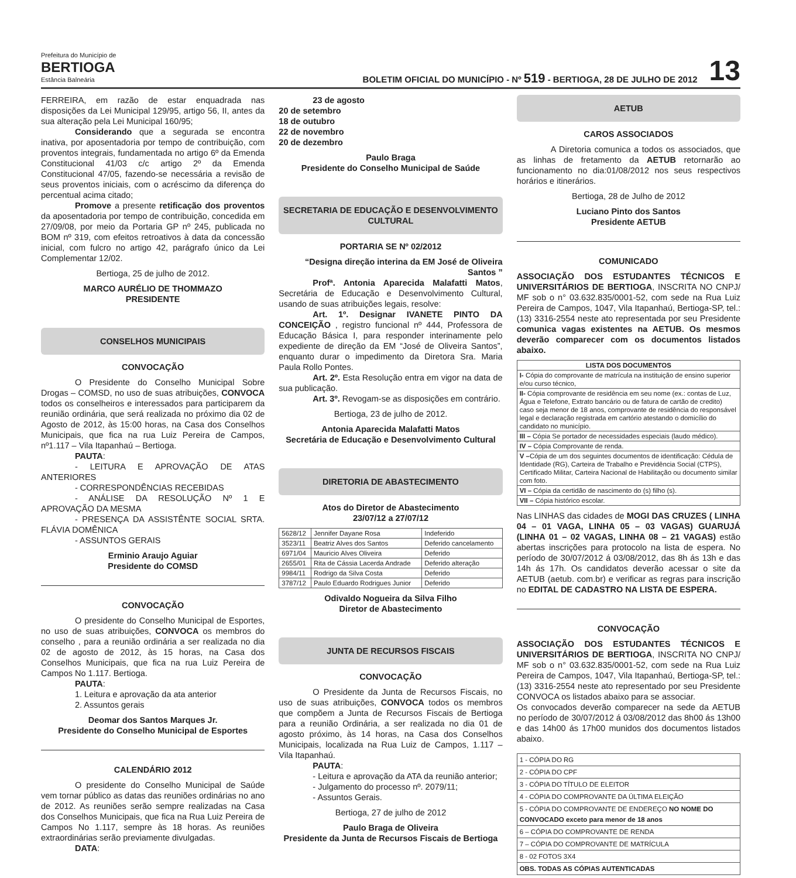Prefeitura do Município de
BERTIOGA
Estância Balneária
BOLETIM OFICIAL DO MUNICÍPIO - Nº 519 - BERTIOGA, 28 DE JULHO DE 2012
13
FERREIRA, em razão de estar enquadrada nas disposições da Lei Municipal 129/95, artigo 56, II, antes da sua alteração pela Lei Municipal 160/95;
Considerando que a segurada se encontra inativa, por aposentadoria por tempo de contribuição, com proventos integrais, fundamentada no artigo 6º da Emenda Constitucional 41/03 c/c artigo 2º da Emenda Constitucional 47/05, fazendo-se necessária a revisão de seus proventos iniciais, com o acréscimo da diferença do percentual acima citado;
Promove a presente retificação dos proventos da aposentadoria por tempo de contribuição, concedida em 27/09/08, por meio da Portaria GP nº 245, publicada no BOM nº 319, com efeitos retroativos à data da concessão inicial, com fulcro no artigo 42, parágrafo único da Lei Complementar 12/02.
Bertioga, 25 de julho de 2012.
MARCO AURÉLIO DE THOMMAZO
PRESIDENTE
CONSELHOS MUNICIPAIS
CONVOCAÇÃO
O Presidente do Conselho Municipal Sobre Drogas – COMSD, no uso de suas atribuições, CONVOCA todos os conselheiros e interessados para participarem da reunião ordinária, que será realizada no próximo dia 02 de Agosto de 2012, às 15:00 horas, na Casa dos Conselhos Municipais, que fica na rua Luiz Pereira de Campos, nº1.117 – Vila Itapanhaú – Bertioga.
PAUTA:
- LEITURA E APROVAÇÃO DE ATAS ANTERIORES
- CORRESPONDÊNCIAS RECEBIDAS
- ANÁLISE DA RESOLUÇÃO Nº 1 E APROVAÇÃO DA MESMA
- PRESENÇA DA ASSISTÊNTE SOCIAL SRTA. FLÁVIA DOMÊNICA
- ASSUNTOS GERAIS
Erminio Araujo Aguiar
Presidente do COMSD
CONVOCAÇÃO
O presidente do Conselho Municipal de Esportes, no uso de suas atribuições, CONVOCA os membros do conselho , para a reunião ordinária a ser realizada no dia 02 de agosto de 2012, às 15 horas, na Casa dos Conselhos Municipais, que fica na rua Luiz Pereira de Campos No 1.117. Bertioga.
PAUTA:
1. Leitura e aprovação da ata anterior
2. Assuntos gerais
Deomar dos Santos Marques Jr.
Presidente do Conselho Municipal de Esportes
CALENDÁRIO 2012
O presidente do Conselho Municipal de Saúde vem tornar público as datas das reuniões ordinárias no ano de 2012. As reuniões serão sempre realizadas na Casa dos Conselhos Municipais, que fica na Rua Luiz Pereira de Campos No 1.117, sempre às 18 horas. As reuniões extraordinárias serão previamente divulgadas.
DATA:
23 de agosto
20 de setembro
18 de outubro
22 de novembro
20 de dezembro
Paulo Braga
Presidente do Conselho Municipal de Saúde
SECRETARIA DE EDUCAÇÃO E DESENVOLVIMENTO CULTURAL
PORTARIA SE Nº 02/2012
“Designa direção interina da EM José de Oliveira Santos ”
Profª. Antonia Aparecida Malafatti Matos, Secretária de Educação e Desenvolvimento Cultural, usando de suas atribuições legais, resolve:
Art. 1º. Designar IVANETE PINTO DA CONCEIÇÃO , registro funcional nº 444, Professora de Educação Básica I, para responder interinamente pelo expediente de direção da EM “José de Oliveira Santos”, enquanto durar o impedimento da Diretora Sra. Maria Paula Rollo Pontes.
Art. 2º. Esta Resolução entra em vigor na data de sua publicação.
Art. 3º. Revogam-se as disposições em contrário.
Bertioga, 23 de julho de 2012.
Antonia Aparecida Malafatti Matos
Secretária de Educação e Desenvolvimento Cultural
DIRETORIA DE ABASTECIMENTO
Atos do Diretor de Abastecimento
23/07/12 a 27/07/12
| 5628/12 | Jennifer Dayane Rosa | Indeferido |
| 3523/11 | Beatriz Alves dos Santos | Deferido cancelamento |
| 6971/04 | Mauricio Alves Oliveira | Deferido |
| 2655/01 | Rita de Cássia Lacerda Andrade | Deferido alteração |
| 9984/11 | Rodrigo da Silva Costa | Deferido |
| 3787/12 | Paulo Eduardo Rodrigues Junior | Deferido |
Odivaldo Nogueira da Silva Filho
Diretor de Abastecimento
JUNTA DE RECURSOS FISCAIS
CONVOCAÇÃO
O Presidente da Junta de Recursos Fiscais, no uso de suas atribuições, CONVOCA todos os membros que compõem a Junta de Recursos Fiscais de Bertioga para a reunião Ordinária, a ser realizada no dia 01 de agosto próximo, às 14 horas, na Casa dos Conselhos Municipais, localizada na Rua Luiz de Campos, 1.117 – Vila Itapanhaú.
PAUTA:
- Leitura e aprovação da ATA da reunião anterior;
- Julgamento do processo nº. 2079/11;
- Assuntos Gerais.
Bertioga, 27 de julho de 2012
Paulo Braga de Oliveira
Presidente da Junta de Recursos Fiscais de Bertioga
AETUB
CAROS ASSOCIADOS
A Diretoria comunica a todos os associados, que as linhas de fretamento da AETUB retornarão ao funcionamento no dia:01/08/2012 nos seus respectivos horários e itinerários.
Bertioga, 28 de Julho de 2012
Luciano Pinto dos Santos
Presidente AETUB
COMUNICADO
ASSOCIAÇÃO DOS ESTUDANTES TÉCNICOS E UNIVERSITÁRIOS DE BERTIOGA, INSCRITA NO CNPJ/ MF sob o n° 03.632.835/0001-52, com sede na Rua Luiz Pereira de Campos, 1047, Vila Itapanhaú, Bertioga-SP, tel.: (13) 3316-2554 neste ato representada por seu Presidente comunica vagas existentes na AETUB. Os mesmos deverão comparecer com os documentos listados abaixo.
| LISTA DOS DOCUMENTOS |
| --- |
| I- Cópia do comprovante de matrícula na instituição de ensino superior e/ou curso técnico, |
| II- Cópia comprovante de residência em seu nome (ex.: contas de Luz, Água e Telefone, Extrato bancário ou de fatura de cartão de credito) caso seja menor de 18 anos, comprovante de residência do responsável legal e declaração registrada em cartório atestando o domicílio do candidato no município. |
| III – Cópia Se portador de necessidades especiais (laudo médico). |
| IV – Cópia Comprovante de renda. |
| V – Cópia de um dos seguintes documentos de identificação: Cédula de Identidade (RG), Carteira de Trabalho e Previdência Social (CTPS), Certificado Militar, Carteira Nacional de Habilitação ou documento similar com foto. |
| VI – Cópia da certidão de nascimento do (s) filho (s). |
| VII – Cópia histórico escolar. |
Nas LINHAS das cidades de MOGI DAS CRUZES ( LINHA 04 – 01 VAGA, LINHA 05 – 03 VAGAS) GUARUJÁ (LINHA 01 – 02 VAGAS, LINHA 08 – 21 VAGAS) estão abertas inscrições para protocolo na lista de espera. No período de 30/07/2012 á 03/08/2012, das 8h ás 13h e das 14h ás 17h. Os candidatos deverão acessar o site da AETUB (aetub. com.br) e verificar as regras para inscrição no EDITAL DE CADASTRO NA LISTA DE ESPERA.
CONVOCAÇÃO
ASSOCIAÇÃO DOS ESTUDANTES TÉCNICOS E UNIVERSITÁRIOS DE BERTIOGA, INSCRITA NO CNPJ/ MF sob o n° 03.632.835/0001-52, com sede na Rua Luiz Pereira de Campos, 1047, Vila Itapanhaú, Bertioga-SP, tel.: (13) 3316-2554 neste ato representado por seu Presidente CONVOCA os listados abaixo para se associar.
Os convocados deverão comparecer na sede da AETUB no período de 30/07/2012 á 03/08/2012 das 8h00 ás 13h00 e das 14h00 ás 17h00 munidos dos documentos listados abaixo.
| 1 - CÓPIA DO RG |
| 2 - CÓPIA DO CPF |
| 3 - CÓPIA DO TÍTULO DE ELEITOR |
| 4 - CÓPIA DO COMPROVANTE DA ÚLTIMA ELEIÇÃO |
| 5 - CÓPIA DO COMPROVANTE DE ENDEREÇO NO NOME DO CONVOCADO exceto para menor de 18 anos |
| 6 – CÓPIA DO COMPROVANTE DE RENDA |
| 7 – CÓPIA DO COMPROVANTE DE MATRÍCULA |
| 8 - 02 FOTOS 3X4 |
| OBS. TODAS AS CÓPIAS AUTENTICADAS |